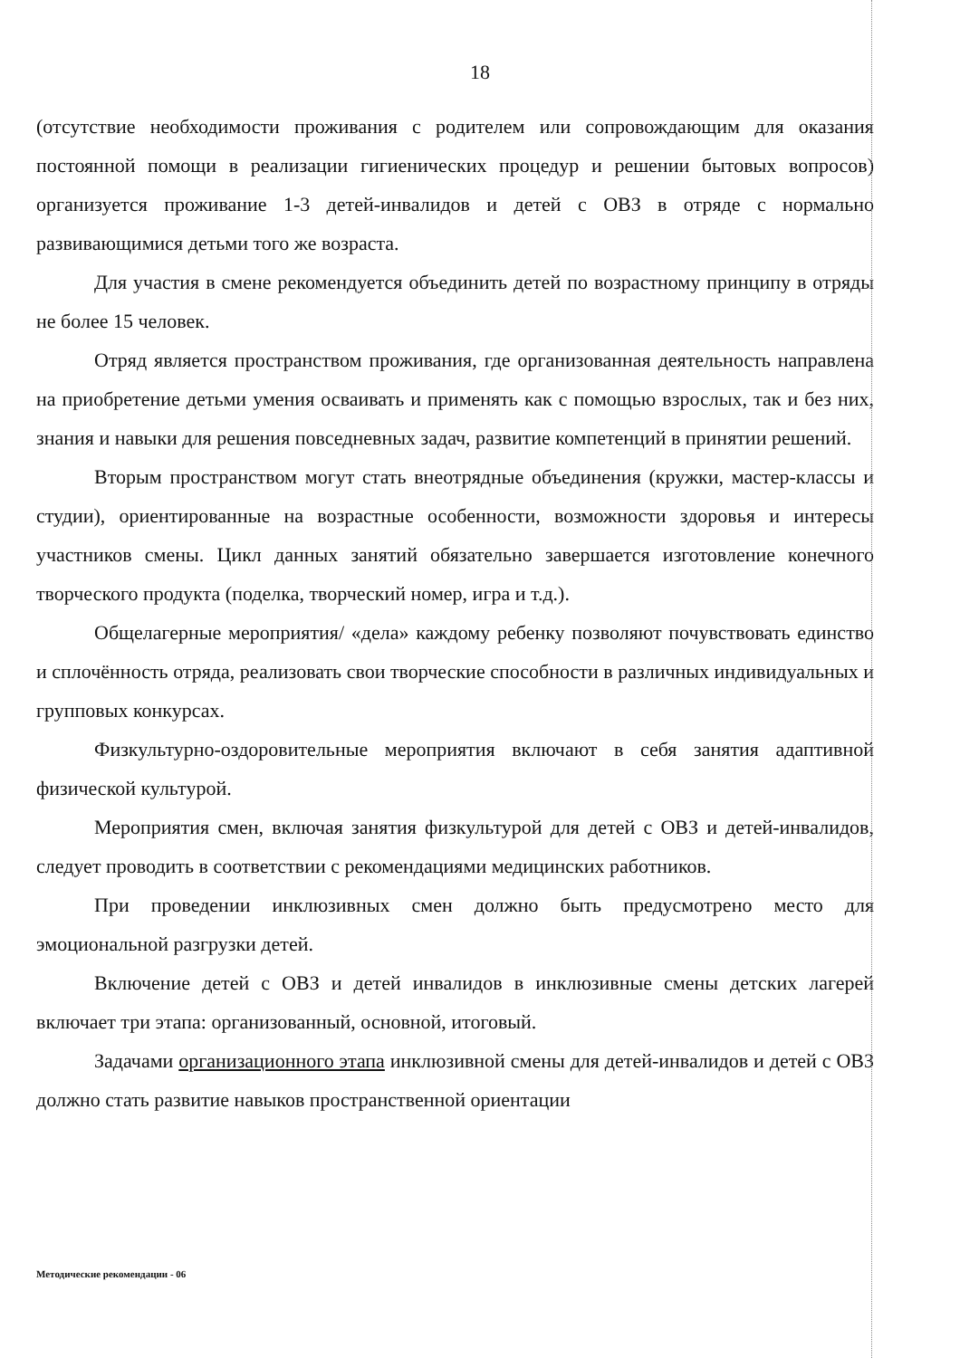18
(отсутствие необходимости проживания с родителем или сопровождающим для оказания постоянной помощи в реализации гигиенических процедур и решении бытовых вопросов) организуется проживание 1-3 детей-инвалидов и детей с ОВЗ в отряде с нормально развивающимися детьми того же возраста.
Для участия в смене рекомендуется объединить детей по возрастному принципу в отряды не более 15 человек.
Отряд является пространством проживания, где организованная деятельность направлена на приобретение детьми умения осваивать и применять как с помощью взрослых, так и без них, знания и навыки для решения повседневных задач, развитие компетенций в принятии решений.
Вторым пространством могут стать внеотрядные объединения (кружки, мастер-классы и студии), ориентированные на возрастные особенности, возможности здоровья и интересы участников смены. Цикл данных занятий обязательно завершается изготовление конечного творческого продукта (поделка, творческий номер, игра и т.д.).
Общелагерные мероприятия/ «дела» каждому ребенку позволяют почувствовать единство и сплочённость отряда, реализовать свои творческие способности в различных индивидуальных и групповых конкурсах.
Физкультурно-оздоровительные мероприятия включают в себя занятия адаптивной физической культурой.
Мероприятия смен, включая занятия физкультурой для детей с ОВЗ и детей-инвалидов, следует проводить в соответствии с рекомендациями медицинских работников.
При проведении инклюзивных смен должно быть предусмотрено место для эмоциональной разгрузки детей.
Включение детей с ОВЗ и детей инвалидов в инклюзивные смены детских лагерей включает три этапа: организованный, основной, итоговый.
Задачами организационного этапа инклюзивной смены для детей-инвалидов и детей с ОВЗ должно стать развитие навыков пространственной ориентации
Методические рекомендации - 06